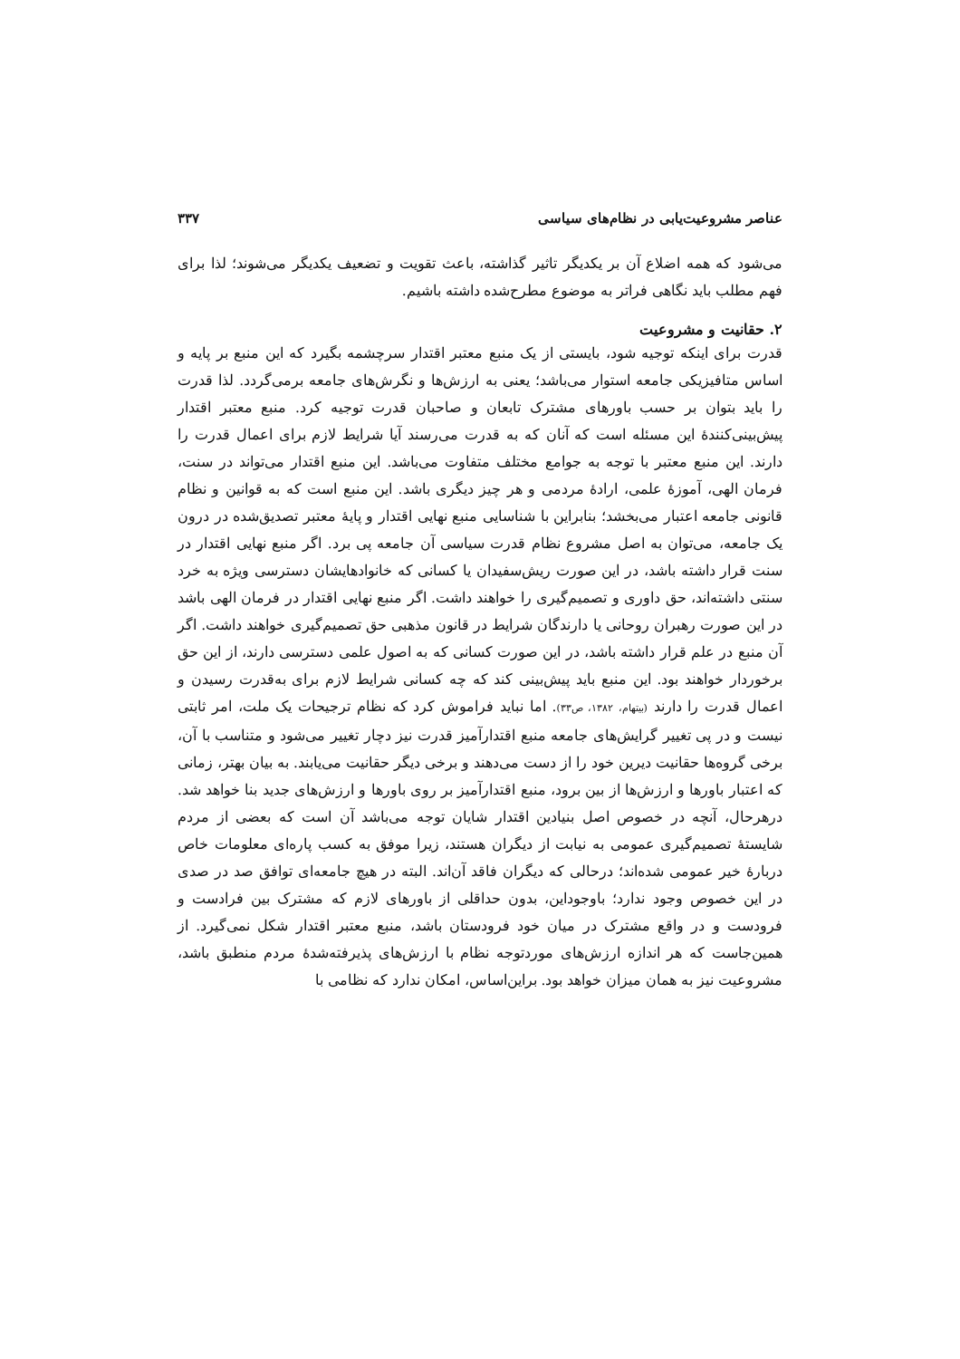عناصر مشروعیت‌یابی در نظام‌های سیاسی ۳۳۷
می‌شود که همه اضلاع آن بر یکدیگر تاثیر گذاشته، باعث تقویت و تضعیف یکدیگر می‌شوند؛ لذا برای فهم مطلب باید نگاهی فراتر به موضوع مطرح‌شده داشته باشیم.
۲. حقانیت و مشروعیت
قدرت برای اینکه توجیه شود، بایستی از یک منبع معتبر اقتدار سرچشمه بگیرد که این منبع بر پایه و اساس متافیزیکی جامعه استوار می‌باشد؛ یعنی به ارزش‌ها و نگرش‌های جامعه برمی‌گردد. لذا قدرت را باید بتوان بر حسب باورهای مشترک تابعان و صاحبان قدرت توجیه کرد. منبع معتبر اقتدار پیش‌بینی‌کنندهٔ این مسئله است که آنان که به قدرت می‌رسند آیا شرایط لازم برای اعمال قدرت را دارند. این منبع معتبر با توجه به جوامع مختلف متفاوت می‌باشد. این منبع اقتدار می‌تواند در سنت، فرمان الهی، آموزهٔ علمی، ارادهٔ مردمی و هر چیز دیگری باشد. این منبع است که به قوانین و نظام قانونی جامعه اعتبار می‌بخشد؛ بنابراین با شناسایی منبع نهایی اقتدار و پایهٔ معتبر تصدیق‌شده در درون یک جامعه، می‌توان به اصل مشروع نظام قدرت سیاسی آن جامعه پی برد. اگر منبع نهایی اقتدار در سنت قرار داشته باشد، در این صورت ریش‌سفیدان یا کسانی که خانوادهایشان دسترسی ویژه به خرد سنتی داشته‌اند، حق داوری و تصمیم‌گیری را خواهند داشت. اگر منبع نهایی اقتدار در فرمان الهی باشد در این صورت رهبران روحانی یا دارندگان شرایط در قانون مذهبی حق تصمیم‌گیری خواهند داشت. اگر آن منبع در علم قرار داشته باشد، در این صورت کسانی که به اصول علمی دسترسی دارند، از این حق برخوردار خواهند بود. این منبع باید پیش‌بینی کند که چه کسانی شرایط لازم برای به‌قدرت رسیدن و اعمال قدرت را دارند (بیتهام، ۱۳۸۲، ص۳۳). اما نباید فراموش کرد که نظام ترجیحات یک ملت، امر ثابتی نیست و در پی تغییر گرایش‌های جامعه منبع اقتدارآمیز قدرت نیز دچار تغییر می‌شود و متناسب با آن، برخی گروه‌ها حقانیت دیرین خود را از دست می‌دهند و برخی دیگر حقانیت می‌یابند. به بیان بهتر، زمانی که اعتبار باورها و ارزش‌ها از بین برود، منبع اقتدارآمیز بر روی باورها و ارزش‌های جدید بنا خواهد شد. درهرحال، آنچه در خصوص اصل بنیادین اقتدار شایان توجه می‌باشد آن است که بعضی از مردم شایستهٔ تصمیم‌گیری عمومی به نیابت از دیگران هستند، زیرا موفق به کسب پاره‌ای معلومات خاص دربارهٔ خیر عمومی شده‌اند؛ درحالی که دیگران فاقد آن‌اند. البته در هیچ جامعه‌ای توافق صد در صدی در این خصوص وجود ندارد؛ باوجوداین، بدون حداقلی از باورهای لازم که مشترک بین فرادست و فرودست و در واقع مشترک در میان خود فرودستان باشد، منبع معتبر اقتدار شکل نمی‌گیرد. از همین‌جاست که هر اندازه ارزش‌های موردتوجه نظام با ارزش‌های پذیرفته‌شدهٔ مردم منطبق باشد، مشروعیت نیز به همان میزان خواهد بود. براین‌اساس، امکان ندارد که نظامی با